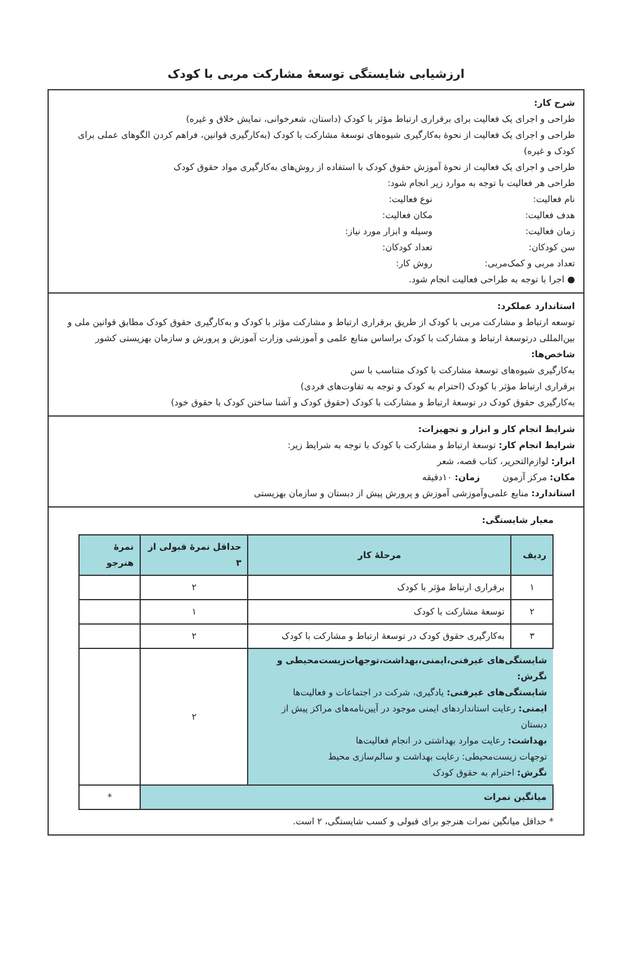ارزشیابی شایستگی توسعهٔ مشارکت مربی با کودک
شرح کار:
طراحی و اجرای یک فعالیت برای برقراری ارتباط مؤثر با کودک (داستان، شعرخوانی، نمایش خلاق و غیره)
طراحی و اجرای یک فعالیت از نحوهٔ به‌کارگیری شیوه‌های توسعهٔ مشارکت با کودک (به‌کارگیری قوانین، فراهم کردن الگوهای عملی برای کودک و غیره)
طراحی و اجرای یک فعالیت از نحوهٔ آموزش حقوق کودک با استفاده از روش‌های به‌کارگیری مواد حقوق کودک
طراحی هر فعالیت با توجه به موارد زیر انجام شود:
نام فعالیت: نوع فعالیت: هدف فعالیت: مکان فعالیت: زمان فعالیت: وسیله و ابزار مورد نیاز: سن کودکان: تعداد کودکان: تعداد مربی و کمک‌مربی: روش کار:
● اجرا با توجه به طراحی فعالیت انجام شود.
استاندارد عملکرد:
توسعه ارتباط و مشارکت مربی با کودک از طریق برقراری ارتباط و مشارکت مؤثر با کودک و به‌کارگیری حقوق کودک مطابق قوانین ملی و بین‌المللی درتوسعهٔ ارتباط و مشارکت با کودک براساس منابع علمی و آموزشی وزارت آموزش و پرورش و سازمان بهزیستی کشور
شاخص‌ها:
به‌کارگیری شیوه‌های توسعهٔ مشارکت با کودک متناسب با سن
برقراری ارتباط مؤثر با کودک (احترام به کودک و توجه به تفاوت‌های فردی)
به‌کارگیری حقوق کودک در توسعهٔ ارتباط و مشارکت با کودک (حقوق کودک و آشنا ساختن کودک با حقوق خود)
شرایط انجام کار و ابزار و تجهیزات:
شرایط انجام کار: توسعهٔ ارتباط و مشارکت با کودک با توجه به شرایط زیر:
ابزار: لوازم‌التحریر، کتاب قصه، شعر
مکان: مرکز آزمون زمان: ۱۰دقیقه
استاندارد: منابع علمی‌وآموزشی آموزش و پرورش پیش از دبستان و سازمان بهزیستی
معیار شایستگی:
| ردیف | مرحلهٔ کار | حداقل نمرهٔ قبولی از ۳ | نمرهٔ هنرجو |
| --- | --- | --- | --- |
| ۱ | برقراری ارتباط مؤثر با کودک | ۲ | |
| ۲ | توسعهٔ مشارکت با کودک | ۱ | |
| ۳ | به‌کارگیری حقوق کودک در توسعهٔ ارتباط و مشارکت با کودک | ۲ | |
| شایستگی‌های غیرفنی،ایمنی،بهداشت،توجهات‌زیست‌محیطی و نگرش: شایستگی‌های غیرفنی: یادگیری، شرکت در اجتماعات و فعالیت‌ها ایمنی: رعایت استانداردهای ایمنی موجود در آیین‌نامه‌های مراکز پیش از دبستان بهداشت: رعایت موارد بهداشتی در انجام فعالیت‌ها توجهات زیست‌محیطی: رعایت بهداشت و سالم‌سازی محیط نگرش: احترام به حقوق کودک | | ۲ | |
| میانگین نمرات | | | * |
* حداقل میانگین نمرات هنرجو برای قبولی و کسب شایستگی، ۲ است.